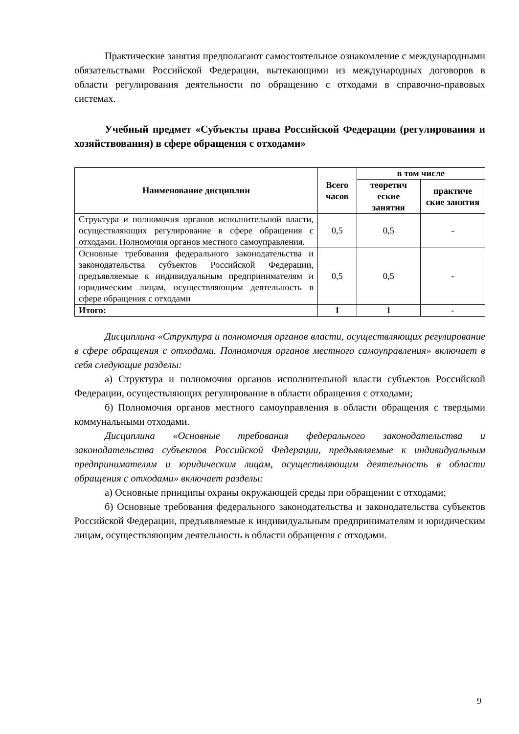Практические занятия предполагают самостоятельное ознакомление с международными обязательствами Российской Федерации, вытекающими из международных договоров в области регулирования деятельности по обращению с отходами в справочно-правовых системах.
Учебный предмет «Субъекты права Российской Федерации (регулирования и хозяйствования) в сфере обращения с отходами»
| Наименование дисциплин | Всего часов | в том числе | |
| --- | --- | --- | --- |
| | | теоретич еские занятия | практиче ские занятия |
| Структура и полномочия органов исполнительной власти, осуществляющих регулирование в сфере обращения с отходами. Полномочия органов местного самоуправления. | 0,5 | 0,5 | - |
| Основные требования федерального законодательства и законодательства субъектов Российской Федерации, предъявляемые к индивидуальным предпринимателям и юридическим лицам, осуществляющим деятельность в сфере обращения с отходами | 0,5 | 0,5 | - |
| Итого: | 1 | 1 | - |
Дисциплина «Структура и полномочия органов власти, осуществляющих регулирование в сфере обращения с отходами. Полномочия органов местного самоуправления» включает в себя следующие разделы:
а) Структура и полномочия органов исполнительной власти субъектов Российской Федерации, осуществляющих регулирование в области обращения с отходами;
б) Полномочия органов местного самоуправления в области обращения с твердыми коммунальными отходами.
Дисциплина «Основные требования федерального законодательства и законодательства субъектов Российской Федерации, предъявляемые к индивидуальным предпринимателям и юридическим лицам, осуществляющим деятельность в области обращения с отходами» включает разделы:
а) Основные принципы охраны окружающей среды при обращении с отходами;
б) Основные требования федерального законодательства и законодательства субъектов Российской Федерации, предъявляемые к индивидуальным предпринимателям и юридическим лицам, осуществляющим деятельность в области обращения с отходами.
9